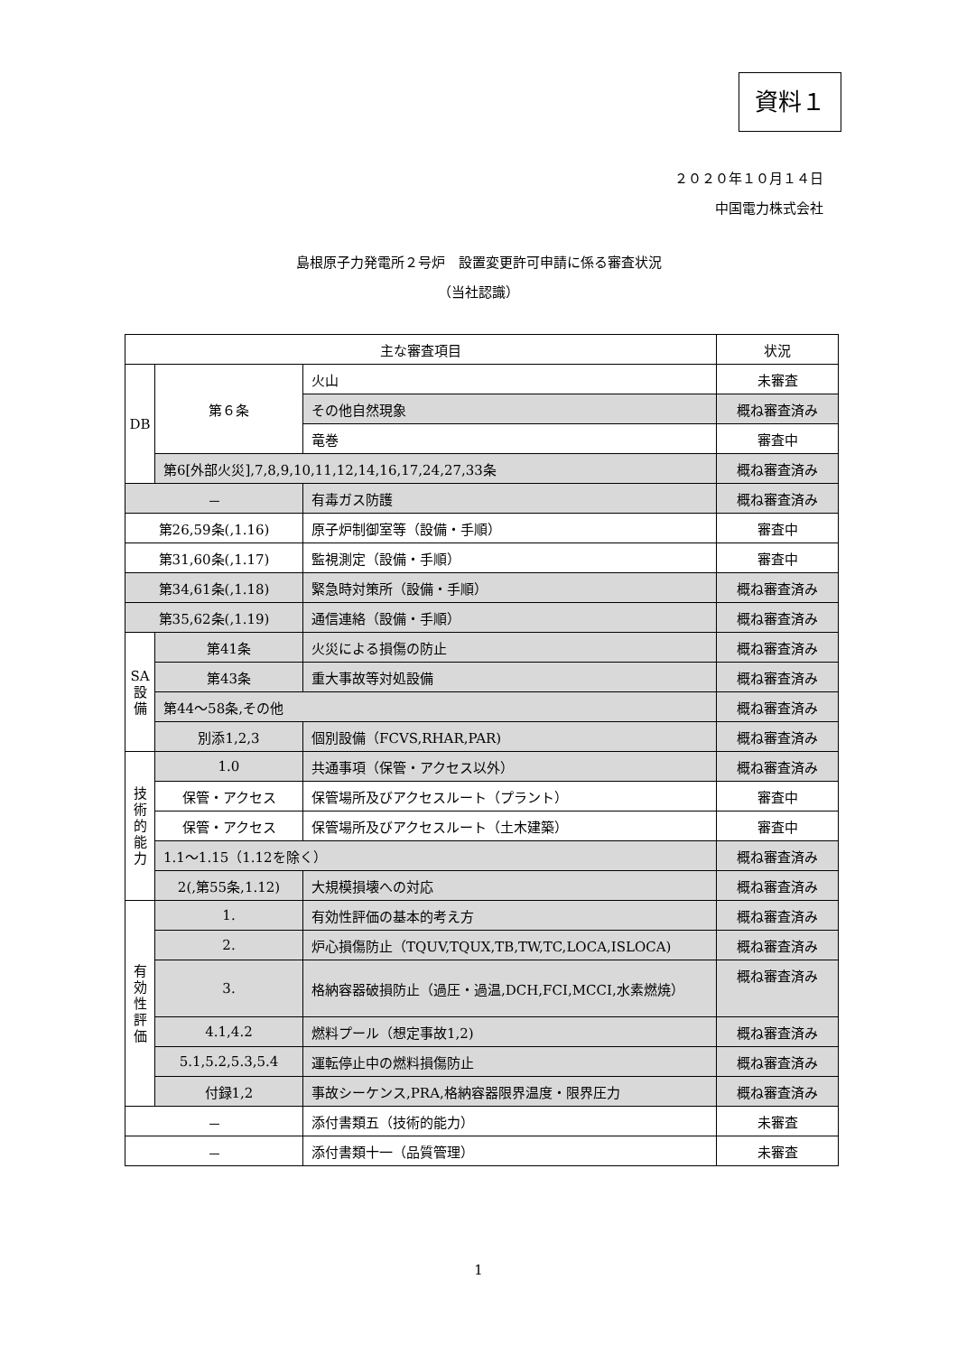資料１
２０２０年１０月１４日
中国電力株式会社
島根原子力発電所２号炉　設置変更許可申請に係る審査状況
（当社認識）
| 主な審査項目 | | | 状況 |
| --- | --- | --- | --- |
| DB | 第６条 | 火山 | 未審査 |
| | | その他自然現象 | 概ね審査済み |
| | | 竜巻 | 審査中 |
| | 第6[外部火災],7,8,9,10,11,12,14,16,17,24,27,33条 | | 概ね審査済み |
| － | | 有毒ガス防護 | 概ね審査済み |
| 第26,59条(,1.16) | | 原子炉制御室等（設備・手順） | 審査中 |
| 第31,60条(,1.17) | | 監視測定（設備・手順） | 審査中 |
| 第34,61条(,1.18) | | 緊急時対策所（設備・手順） | 概ね審査済み |
| 第35,62条(,1.19) | | 通信連絡（設備・手順） | 概ね審査済み |
| SA 設 備 | 第41条 | 火災による損傷の防止 | 概ね審査済み |
| | 第43条 | 重大事故等対処設備 | 概ね審査済み |
| | 第44～58条,その他 | | 概ね審査済み |
| | 別添1,2,3 | 個別設備（FCVS,RHAR,PAR) | 概ね審査済み |
| 技 術 的 能 力 | 1.0 | 共通事項（保管・アクセス以外） | 概ね審査済み |
| | 保管・アクセス | 保管場所及びアクセスルート（プラント） | 審査中 |
| | 保管・アクセス | 保管場所及びアクセスルート（土木建築） | 審査中 |
| | 1.1～1.15（1.12を除く） | | 概ね審査済み |
| | 2(,第55条,1.12) | 大規模損壊への対応 | 概ね審査済み |
| 有 効 性 評 価 | 1. | 有効性評価の基本的考え方 | 概ね審査済み |
| | 2. | 炉心損傷防止（TQUV,TQUX,TB,TW,TC,LOCA,ISLOCA) | 概ね審査済み |
| | 3. | 格納容器破損防止（過圧・過温,DCH,FCI,MCCI,水素燃焼） | 概ね審査済み |
| | 4.1,4.2 | 燃料プール（想定事故1,2) | 概ね審査済み |
| | 5.1,5.2,5.3,5.4 | 運転停止中の燃料損傷防止 | 概ね審査済み |
| | 付録1,2 | 事故シーケンス,PRA,格納容器限界温度・限界圧力 | 概ね審査済み |
| － | | 添付書類五（技術的能力） | 未審査 |
| － | | 添付書類十一（品質管理） | 未審査 |
1